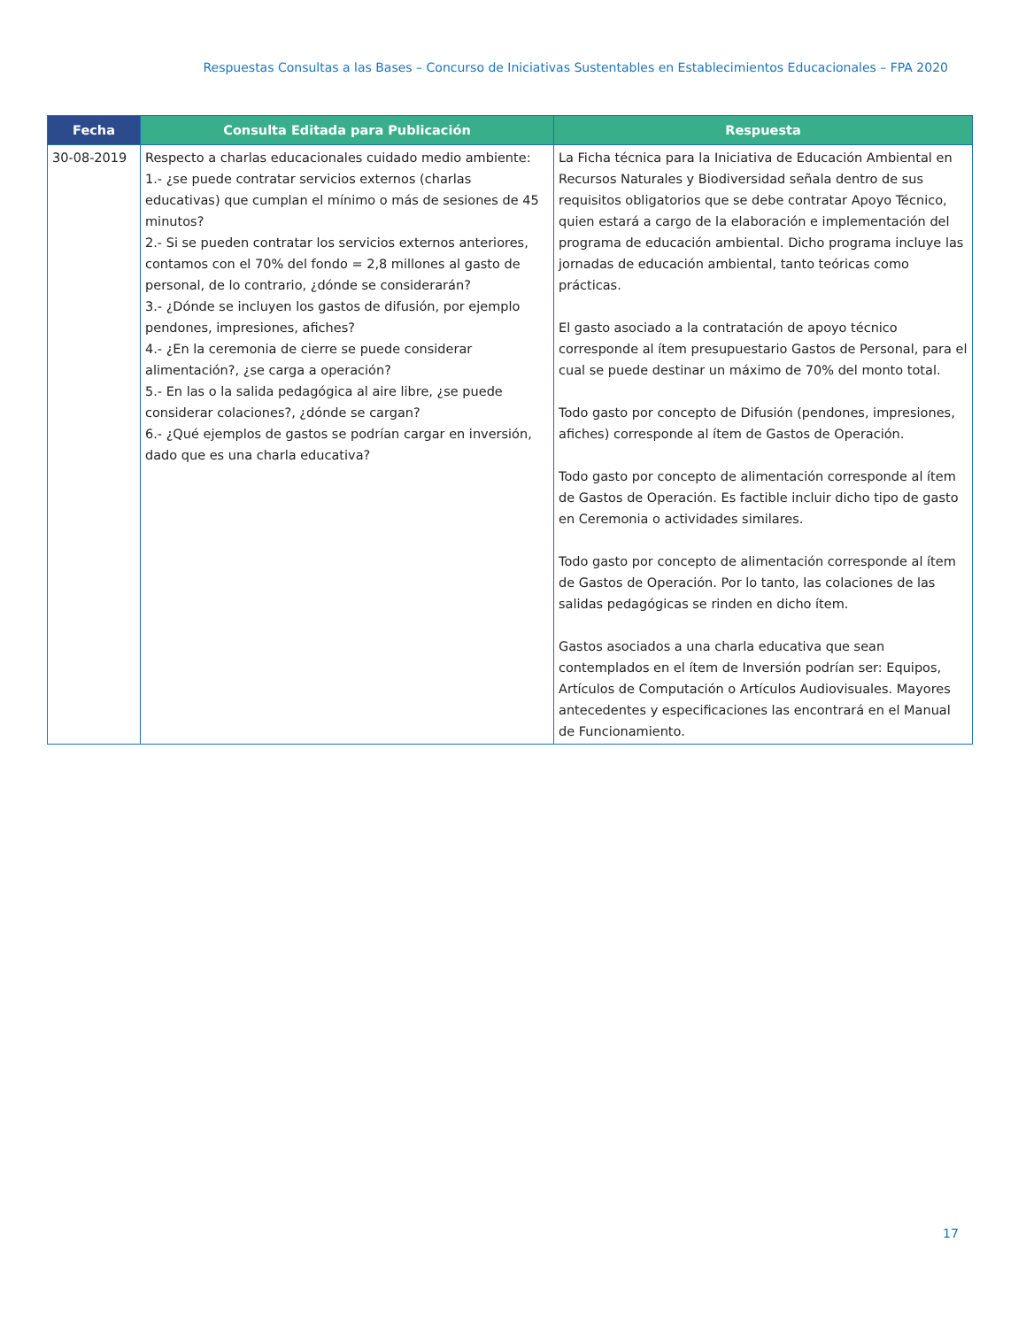Respuestas Consultas a las Bases – Concurso de Iniciativas Sustentables en Establecimientos Educacionales – FPA 2020
| Fecha | Consulta Editada para Publicación | Respuesta |
| --- | --- | --- |
| 30-08-2019 | Respecto a charlas educacionales cuidado medio ambiente: 1.- ¿se puede contratar servicios externos (charlas educativas) que cumplan el mínimo o más de sesiones de 45 minutos? 2.- Si se pueden contratar los servicios externos anteriores, contamos con el 70% del fondo = 2,8 millones al gasto de personal, de lo contrario, ¿dónde se considerarán? 3.- ¿Dónde se incluyen los gastos de difusión, por ejemplo pendones, impresiones, afiches? 4.- ¿En la ceremonia de cierre se puede considerar alimentación?, ¿se carga a operación? 5.- En las o la salida pedagógica al aire libre, ¿se puede considerar colaciones?, ¿dónde se cargan? 6.- ¿Qué ejemplos de gastos se podrían cargar en inversión, dado que es una charla educativa? | La Ficha técnica para la Iniciativa de Educación Ambiental en Recursos Naturales y Biodiversidad señala dentro de sus requisitos obligatorios que se debe contratar Apoyo Técnico, quien estará a cargo de la elaboración e implementación del programa de educación ambiental. Dicho programa incluye las jornadas de educación ambiental, tanto teóricas como prácticas. El gasto asociado a la contratación de apoyo técnico corresponde al ítem presupuestario Gastos de Personal, para el cual se puede destinar un máximo de 70% del monto total. Todo gasto por concepto de Difusión (pendones, impresiones, afiches) corresponde al ítem de Gastos de Operación. Todo gasto por concepto de alimentación corresponde al ítem de Gastos de Operación. Es factible incluir dicho tipo de gasto en Ceremonia o actividades similares. Todo gasto por concepto de alimentación corresponde al ítem de Gastos de Operación. Por lo tanto, las colaciones de las salidas pedagógicas se rinden en dicho ítem. Gastos asociados a una charla educativa que sean contemplados en el ítem de Inversión podrían ser: Equipos, Artículos de Computación o Artículos Audiovisuales. Mayores antecedentes y especificaciones las encontrará en el Manual de Funcionamiento. |
17